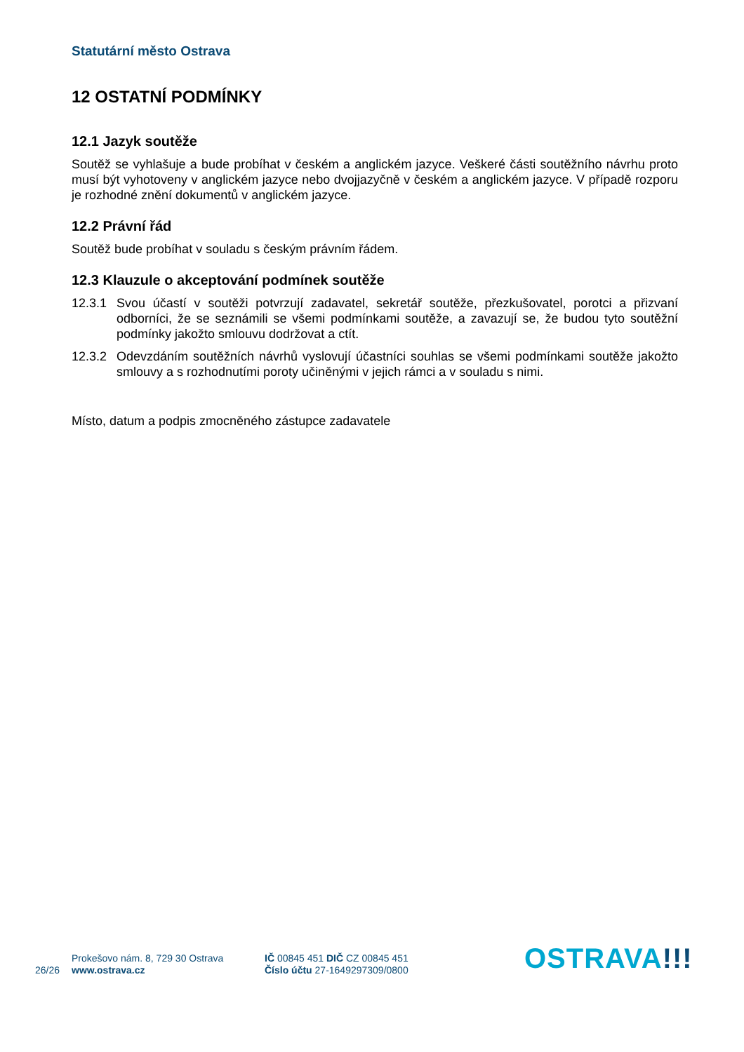Statutární město Ostrava
12 OSTATNÍ PODMÍNKY
12.1 Jazyk soutěže
Soutěž se vyhlašuje a bude probíhat v českém a anglickém jazyce. Veškeré části soutěžního návrhu proto musí být vyhotoveny v anglickém jazyce nebo dvojjazyčně v českém a anglickém jazyce. V případě rozporu je rozhodné znění dokumentů v anglickém jazyce.
12.2 Právní řád
Soutěž bude probíhat v souladu s českým právním řádem.
12.3 Klauzule o akceptování podmínek soutěže
12.3.1
Svou účastí v soutěži potvrzují zadavatel, sekretář soutěže, přezkušovatel, porotci a přizvaní odborníci, že se seznámili se všemi podmínkami soutěže, a zavazují se, že budou tyto soutěžní podmínky jakožto smlouvu dodržovat a ctít.
12.3.2
Odevzdáním soutěžních návrhů vyslovují účastníci souhlas se všemi podmínkami soutěže jakožto smlouvy a s rozhodnutími poroty učiněnými v jejich rámci a v souladu s nimi.
Místo, datum a podpis zmocněného zástupce zadavatele
26/26
Prokešovo nám. 8, 729 30 Ostrava
www.ostrava.cz
IČ 00845 451 DIČ CZ 00845 451
Číslo účtu 27-1649297309/0800
OSTRAVA!!!